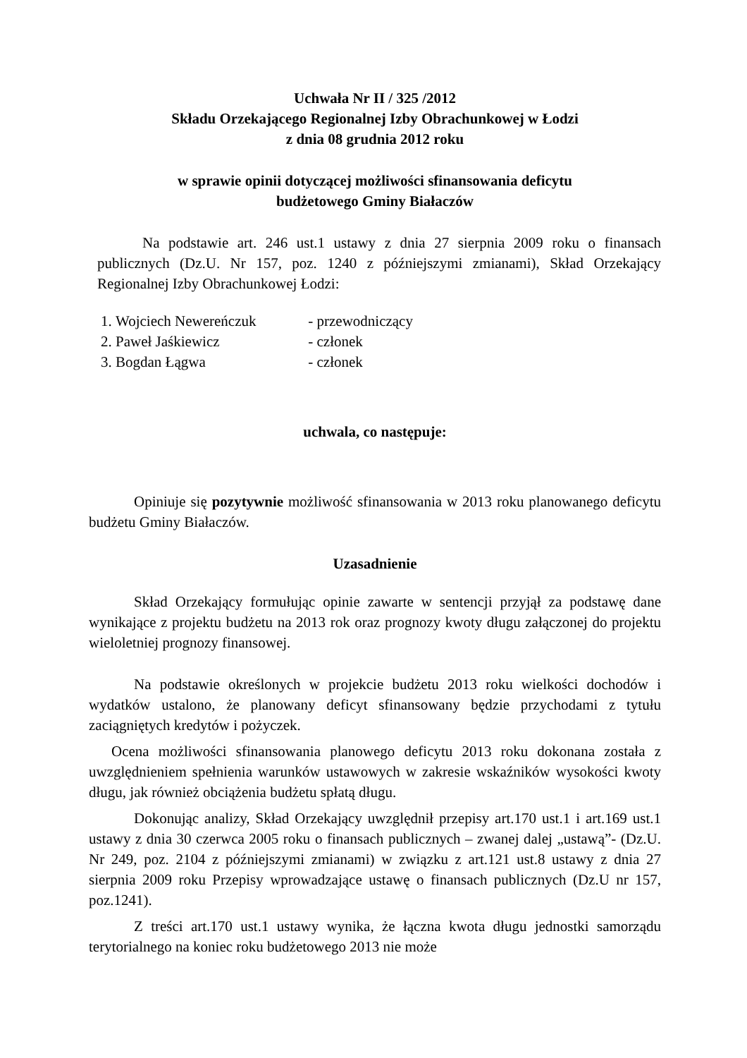Uchwała Nr II / 325 /2012
Składu Orzekającego Regionalnej Izby Obrachunkowej w Łodzi
z dnia 08 grudnia 2012 roku
w sprawie opinii dotyczącej możliwości sfinansowania deficytu
budżetowego Gminy Białaczów
Na podstawie art. 246 ust.1 ustawy z dnia 27 sierpnia 2009 roku o finansach publicznych (Dz.U. Nr 157, poz. 1240 z późniejszymi zmianami), Skład Orzekający Regionalnej Izby Obrachunkowej Łodzi:
1. Wojciech Newereńczuk - przewodniczący
2. Paweł Jaśkiewicz - członek
3. Bogdan Łągwa - członek
uchwala, co następuje:
Opiniuje się pozytywnie możliwość sfinansowania w 2013 roku planowanego deficytu budżetu Gminy Białaczów.
Uzasadnienie
Skład Orzekający formułując opinie zawarte w sentencji przyjął za podstawę dane wynikające z projektu budżetu na 2013 rok oraz prognozy kwoty długu załączonej do projektu wieloletniej prognozy finansowej.
Na podstawie określonych w projekcie budżetu 2013 roku wielkości dochodów i wydatków ustalono, że planowany deficyt sfinansowany będzie przychodami z tytułu zaciągniętych kredytów i pożyczek.
Ocena możliwości sfinansowania planowego deficytu 2013 roku dokonana została z uwzględnieniem spełnienia warunków ustawowych w zakresie wskaźników wysokości kwoty długu, jak również obciążenia budżetu spłatą długu.
Dokonując analizy, Skład Orzekający uwzględnił przepisy art.170 ust.1 i art.169 ust.1 ustawy z dnia 30 czerwca 2005 roku o finansach publicznych – zwanej dalej „ustawą”- (Dz.U. Nr 249, poz. 2104 z późniejszymi zmianami) w związku z art.121 ust.8 ustawy z dnia 27 sierpnia 2009 roku Przepisy wprowadzające ustawę o finansach publicznych (Dz.U nr 157, poz.1241).
Z treści art.170 ust.1 ustawy wynika, że łączna kwota długu jednostki samorządu terytorialnego na koniec roku budżetowego 2013 nie może